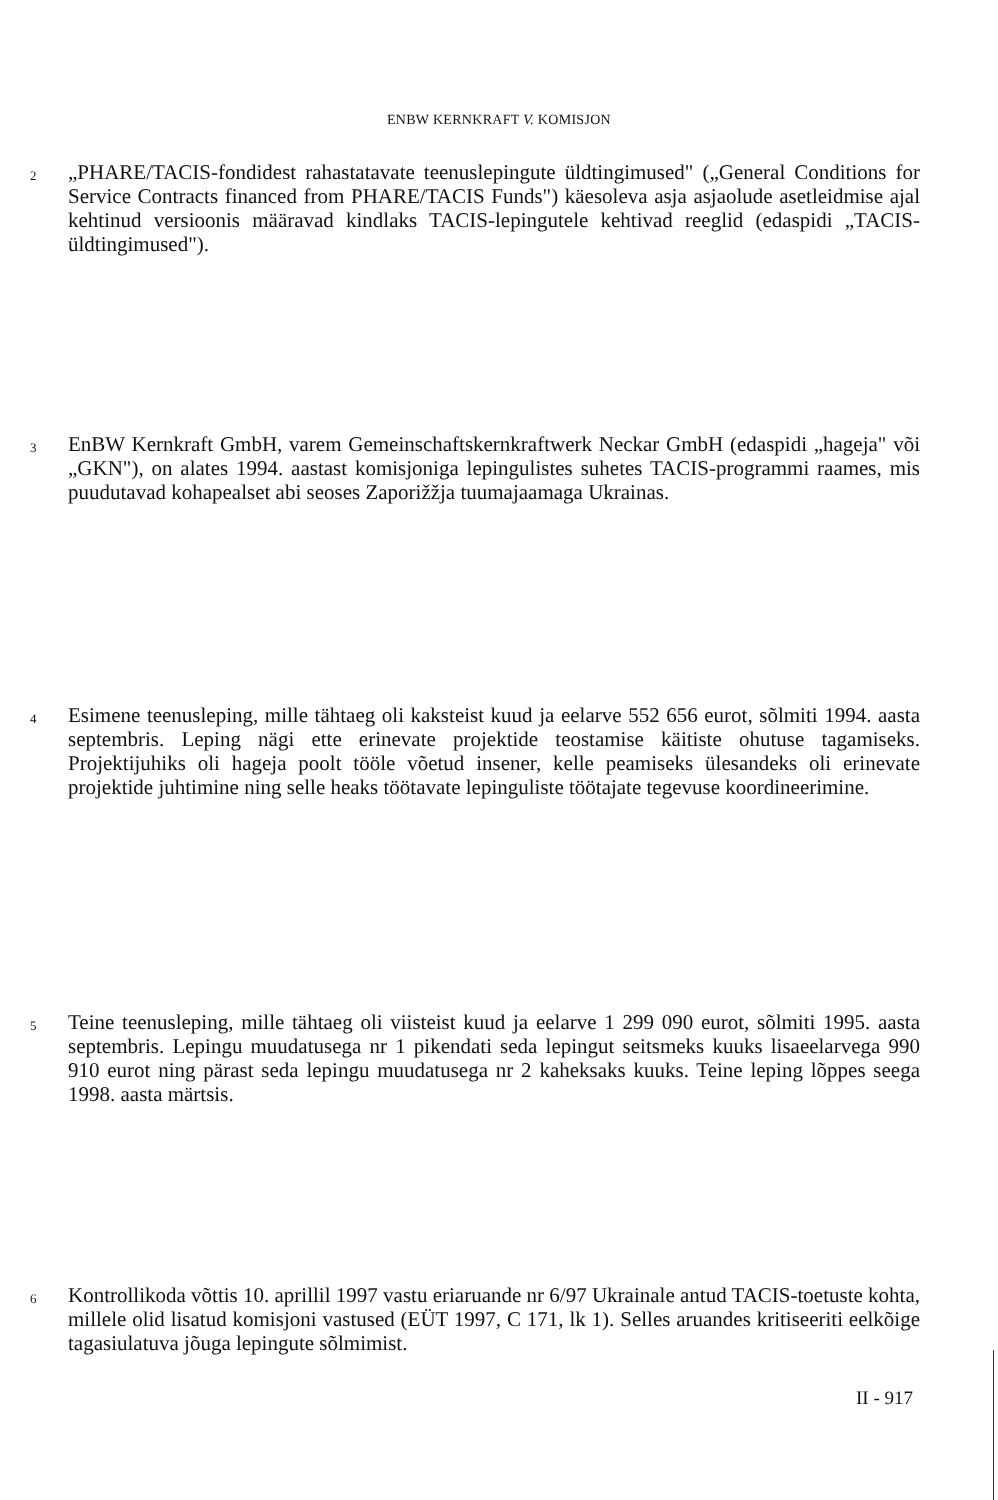ENBW KERNKRAFT V. KOMISJON
2
„PHARE/TACIS-fondidest rahastatavate teenuslepingute üldtingimused" („General Conditions for Service Contracts financed from PHARE/TACIS Funds") käesoleva asja asjaolude asetleidmise ajal kehtinud versioonis määravad kindlaks TACIS-lepingutele kehtivad reeglid (edaspidi „TACIS-üldtingimused").
3
EnBW Kernkraft GmbH, varem Gemeinschaftskernkraftwerk Neckar GmbH (edaspidi „hageja" või „GKN"), on alates 1994. aastast komisjoniga lepingulistes suhetes TACIS-programmi raames, mis puudutavad kohapealset abi seoses Zaporižžja tuumajaamaga Ukrainas.
4
Esimene teenusleping, mille tähtaeg oli kaksteist kuud ja eelarve 552 656 eurot, sõlmiti 1994. aasta septembris. Leping nägi ette erinevate projektide teostamise käitiste ohutuse tagamiseks. Projektijuhiks oli hageja poolt tööle võetud insener, kelle peamiseks ülesandeks oli erinevate projektide juhtimine ning selle heaks töötavate lepinguliste töötajate tegevuse koordineerimine.
5
Teine teenusleping, mille tähtaeg oli viisteist kuud ja eelarve 1 299 090 eurot, sõlmiti 1995. aasta septembris. Lepingu muudatusega nr 1 pikendati seda lepingut seitsmeks kuuks lisaeelarvega 990 910 eurot ning pärast seda lepingu muudatusega nr 2 kaheksaks kuuks. Teine leping lõppes seega 1998. aasta märtsis.
6
Kontrollikoda võttis 10. aprillil 1997 vastu eriaruande nr 6/97 Ukrainale antud TACIS-toetuste kohta, millele olid lisatud komisjoni vastused (EÜT 1997, C 171, lk 1). Selles aruandes kritiseeriti eelkõige tagasiulatuva jõuga lepingute sõlmimist.
II - 917